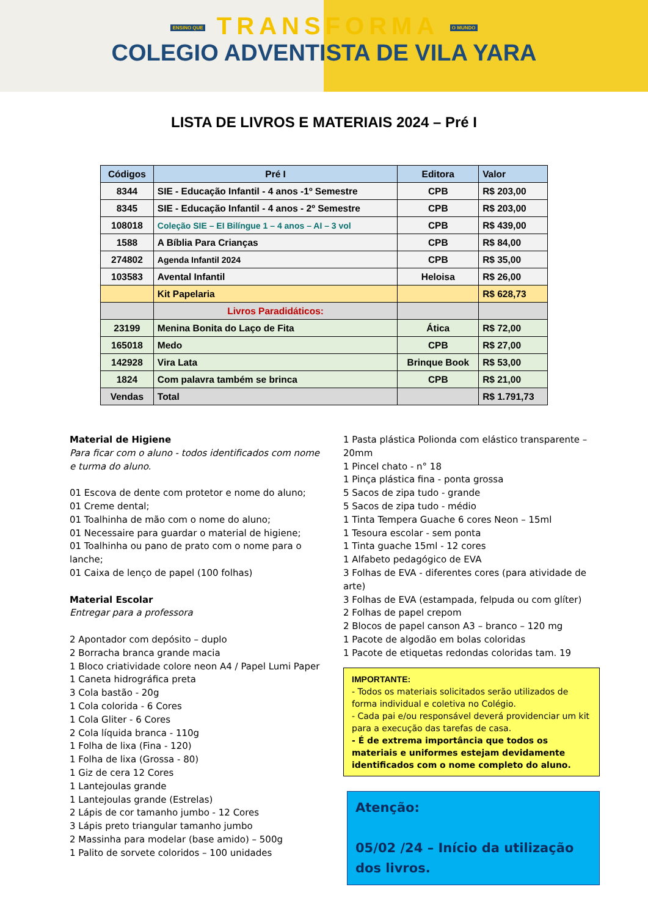ENSINO QUE TRANSFORMA O MUNDO
COLEGIO ADVENTISTA DE VILA YARA
LISTA DE LIVROS E MATERIAIS 2024 – Pré I
| Códigos | Pré I | Editora | Valor |
| --- | --- | --- | --- |
| 8344 | SIE - Educação Infantil - 4 anos -1º Semestre | CPB | R$ 203,00 |
| 8345 | SIE - Educação Infantil - 4 anos - 2º Semestre | CPB | R$ 203,00 |
| 108018 | Coleção SIE – EI Bilíngue 1 – 4 anos – AI – 3 vol | CPB | R$ 439,00 |
| 1588 | A Bíblia Para Crianças | CPB | R$ 84,00 |
| 274802 | Agenda Infantil 2024 | CPB | R$ 35,00 |
| 103583 | Avental Infantil | Heloisa | R$ 26,00 |
| | Kit Papelaria | | R$ 628,73 |
| | Livros Paradidáticos: | | |
| 23199 | Menina Bonita do Laço de Fita | Ática | R$ 72,00 |
| 165018 | Medo | CPB | R$ 27,00 |
| 142928 | Vira Lata | Brinque Book | R$ 53,00 |
| 1824 | Com palavra também se brinca | CPB | R$ 21,00 |
| Vendas | Total | | R$ 1.791,73 |
Material de Higiene
Para ficar com o aluno - todos identificados com nome e turma do aluno.
01 Escova de dente com protetor e nome do aluno;
01 Creme dental;
01 Toalhinha de mão com o nome do aluno;
01 Necessaire para guardar o material de higiene;
01 Toalhinha ou pano de prato com o nome para o lanche;
01 Caixa de lenço de papel (100 folhas)
Material Escolar
Entregar para a professora
2 Apontador com depósito – duplo
2 Borracha branca grande macia
1 Bloco criatividade colore neon A4 / Papel Lumi Paper
1 Caneta hidrográfica preta
3 Cola bastão - 20g
1 Cola colorida - 6 Cores
1 Cola Gliter - 6 Cores
2 Cola líquida branca - 110g
1 Folha de lixa (Fina - 120)
1 Folha de lixa (Grossa - 80)
1 Giz de cera 12 Cores
1 Lantejoulas grande
1 Lantejoulas grande (Estrelas)
2 Lápis de cor tamanho jumbo - 12 Cores
3 Lápis preto triangular tamanho jumbo
2 Massinha para modelar (base amido) – 500g
1 Palito de sorvete coloridos – 100 unidades
1 Pasta plástica Polionda com elástico transparente – 20mm
1 Pincel chato - n° 18
1 Pinça plástica fina - ponta grossa
5 Sacos de zipa tudo - grande
5 Sacos de zipa tudo - médio
1 Tinta Tempera Guache 6 cores Neon – 15ml
1 Tesoura escolar - sem ponta
1 Tinta guache 15ml - 12 cores
1 Alfabeto pedagógico de EVA
3 Folhas de EVA - diferentes cores (para atividade de arte)
3 Folhas de EVA (estampada, felpuda ou com glíter)
2 Folhas de papel crepom
2 Blocos de papel canson A3 – branco – 120 mg
1 Pacote de algodão em bolas coloridas
1 Pacote de etiquetas redondas coloridas tam. 19
IMPORTANTE:
- Todos os materiais solicitados serão utilizados de forma individual e coletiva no Colégio.
- Cada pai e/ou responsável deverá providenciar um kit para a execução das tarefas de casa.
- É de extrema importância que todos os materiais e uniformes estejam devidamente identificados com o nome completo do aluno.
Atenção:
05/02 /24 – Início da utilização dos livros.